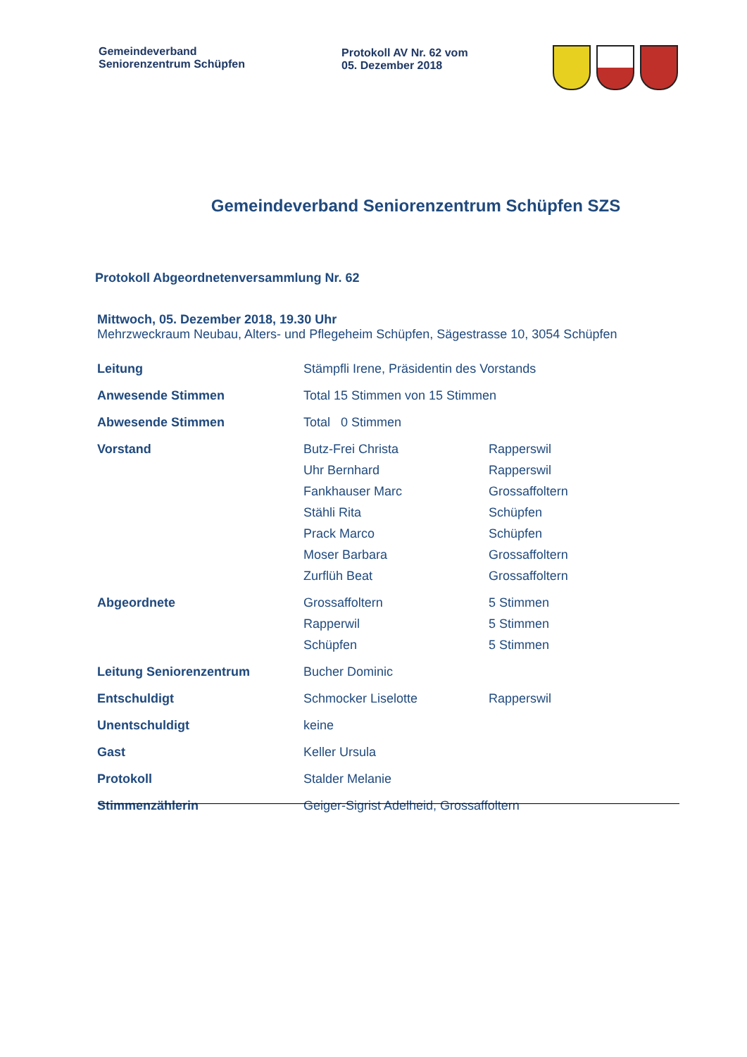Gemeindeverband
Seniorenzentrum Schüpfen
Protokoll AV Nr. 62 vom
05. Dezember 2018
Gemeindeverband Seniorenzentrum Schüpfen SZS
Protokoll Abgeordnetenversammlung Nr. 62
Mittwoch, 05. Dezember 2018, 19.30 Uhr
Mehrzweckraum Neubau, Alters- und Pflegeheim Schüpfen, Sägestrasse 10, 3054 Schüpfen
| Leitung | Stämpfli Irene, Präsidentin des Vorstands | |
| Anwesende Stimmen | Total 15 Stimmen von 15 Stimmen | |
| Abwesende Stimmen | Total 0 Stimmen | |
| Vorstand | Butz-Frei Christa | Rapperswil |
| | Uhr Bernhard | Rapperswil |
| | Fankhauser Marc | Grossaffoltern |
| | Stähli Rita | Schüpfen |
| | Prack Marco | Schüpfen |
| | Moser Barbara | Grossaffoltern |
| | Zurflüh Beat | Grossaffoltern |
| Abgeordnete | Grossaffoltern | 5 Stimmen |
| | Rapperwil | 5 Stimmen |
| | Schüpfen | 5 Stimmen |
| Leitung Seniorenzentrum | Bucher Dominic | |
| Entschuldigt | Schmocker Liselotte | Rapperswil |
| Unentschuldigt | keine | |
| Gast | Keller Ursula | |
| Protokoll | Stalder Melanie | |
| Stimmenzählerin | Geiger-Sigrist Adelheid, Grossaffoltern | |